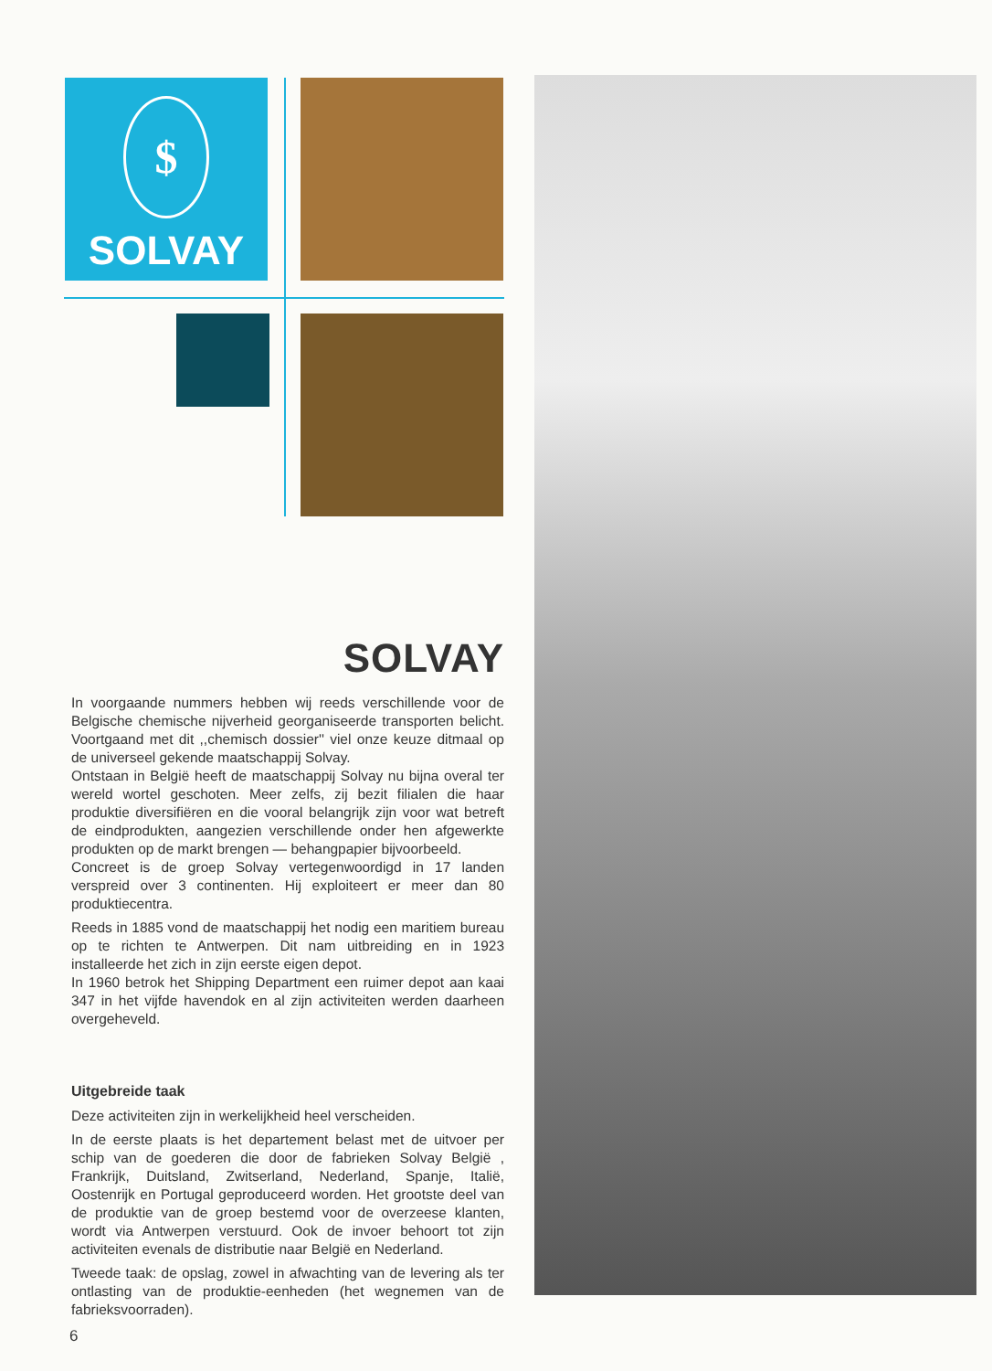$
SOLVAY
SOLVAY
In voorgaande nummers hebben wij reeds verschillende voor de Belgische chemische nijverheid georganiseerde transporten belicht. Voortgaand met dit ,,chemisch dossier'' viel onze keuze ditmaal op de universeel gekende maatschappij Solvay.
Ontstaan in België heeft de maatschappij Solvay nu bijna overal ter wereld wortel geschoten. Meer zelfs, zij bezit filialen die haar produktie diversifiëren en die vooral belangrijk zijn voor wat betreft de eindprodukten, aangezien verschillende onder hen afgewerkte produkten op de markt brengen — behangpapier bijvoorbeeld.
Concreet is de groep Solvay vertegenwoordigd in 17 landen verspreid over 3 continenten. Hij exploiteert er meer dan 80 produktiecentra.
Reeds in 1885 vond de maatschappij het nodig een maritiem bureau op te richten te Antwerpen. Dit nam uitbreiding en in 1923 installeerde het zich in zijn eerste eigen depot.
In 1960 betrok het Shipping Department een ruimer depot aan kaai 347 in het vijfde havendok en al zijn activiteiten werden daarheen overgeheveld.
Uitgebreide taak
Deze activiteiten zijn in werkelijkheid heel verscheiden.
In de eerste plaats is het departement belast met de uitvoer per schip van de goederen die door de fabrieken Solvay België , Frankrijk, Duitsland, Zwitserland, Nederland, Spanje, Italië, Oostenrijk en Portugal geproduceerd worden. Het grootste deel van de produktie van de groep bestemd voor de overzeese klanten, wordt via Antwerpen verstuurd. Ook de invoer behoort tot zijn activiteiten evenals de distributie naar België en Nederland.
Tweede taak: de opslag, zowel in afwachting van de levering als ter ontlasting van de produktie-eenheden (het wegnemen van de fabrieksvoorraden).
6